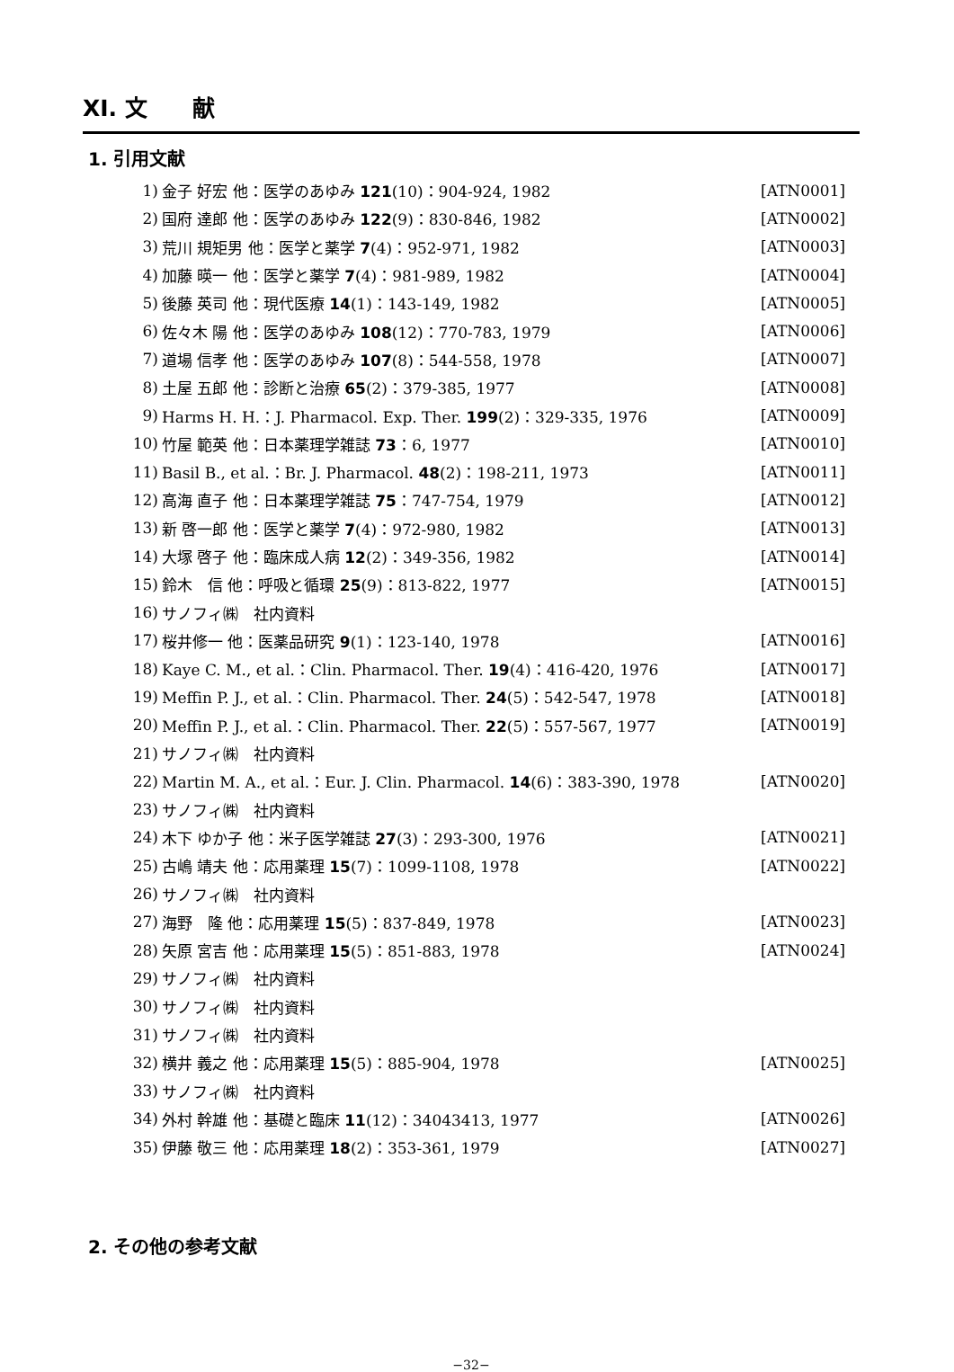XI. 文　　献
1. 引用文献
1) 金子 好宏 他：医学のあゆみ 121(10)：904-924, 1982 [ATN0001]
2) 国府 達郎 他：医学のあゆみ 122(9)：830-846, 1982 [ATN0002]
3) 荒川 規矩男 他：医学と薬学 7(4)：952-971, 1982 [ATN0003]
4) 加藤 暎一 他：医学と薬学 7(4)：981-989, 1982 [ATN0004]
5) 後藤 英司 他：現代医療 14(1)：143-149, 1982 [ATN0005]
6) 佐々木 陽 他：医学のあゆみ 108(12)：770-783, 1979 [ATN0006]
7) 道場 信孝 他：医学のあゆみ 107(8)：544-558, 1978 [ATN0007]
8) 土屋 五郎 他：診断と治療 65(2)：379-385, 1977 [ATN0008]
9) Harms H. H.：J. Pharmacol. Exp. Ther. 199(2)：329-335, 1976 [ATN0009]
10) 竹屋 範英 他：日本薬理学雑誌 73：6, 1977 [ATN0010]
11) Basil B., et al.：Br. J. Pharmacol. 48(2)：198-211, 1973 [ATN0011]
12) 高海 直子 他：日本薬理学雑誌 75：747-754, 1979 [ATN0012]
13) 新 啓一郎 他：医学と薬学 7(4)：972-980, 1982 [ATN0013]
14) 大塚 啓子 他：臨床成人病 12(2)：349-356, 1982 [ATN0014]
15) 鈴木　信 他：呼吸と循環 25(9)：813-822, 1977 [ATN0015]
16) サノフィ㈱　社内資料
17) 桜井修一 他：医薬品研究 9(1)：123-140, 1978 [ATN0016]
18) Kaye C. M., et al.：Clin. Pharmacol. Ther. 19(4)：416-420, 1976 [ATN0017]
19) Meffin P. J., et al.：Clin. Pharmacol. Ther. 24(5)：542-547, 1978 [ATN0018]
20) Meffin P. J., et al.：Clin. Pharmacol. Ther. 22(5)：557-567, 1977 [ATN0019]
21) サノフィ㈱　社内資料
22) Martin M. A., et al.：Eur. J. Clin. Pharmacol. 14(6)：383-390, 1978 [ATN0020]
23) サノフィ㈱　社内資料
24) 木下 ゆか子 他：米子医学雑誌 27(3)：293-300, 1976 [ATN0021]
25) 古嶋 靖夫 他：応用薬理 15(7)：1099-1108, 1978 [ATN0022]
26) サノフィ㈱　社内資料
27) 海野　隆 他：応用薬理 15(5)：837-849, 1978 [ATN0023]
28) 矢原 宮吉 他：応用薬理 15(5)：851-883, 1978 [ATN0024]
29) サノフィ㈱　社内資料
30) サノフィ㈱　社内資料
31) サノフィ㈱　社内資料
32) 横井 義之 他：応用薬理 15(5)：885-904, 1978 [ATN0025]
33) サノフィ㈱　社内資料
34) 外村 幹雄 他：基礎と臨床 11(12)：34043413, 1977 [ATN0026]
35) 伊藤 敬三 他：応用薬理 18(2)：353-361, 1979 [ATN0027]
2. その他の参考文献
−32−